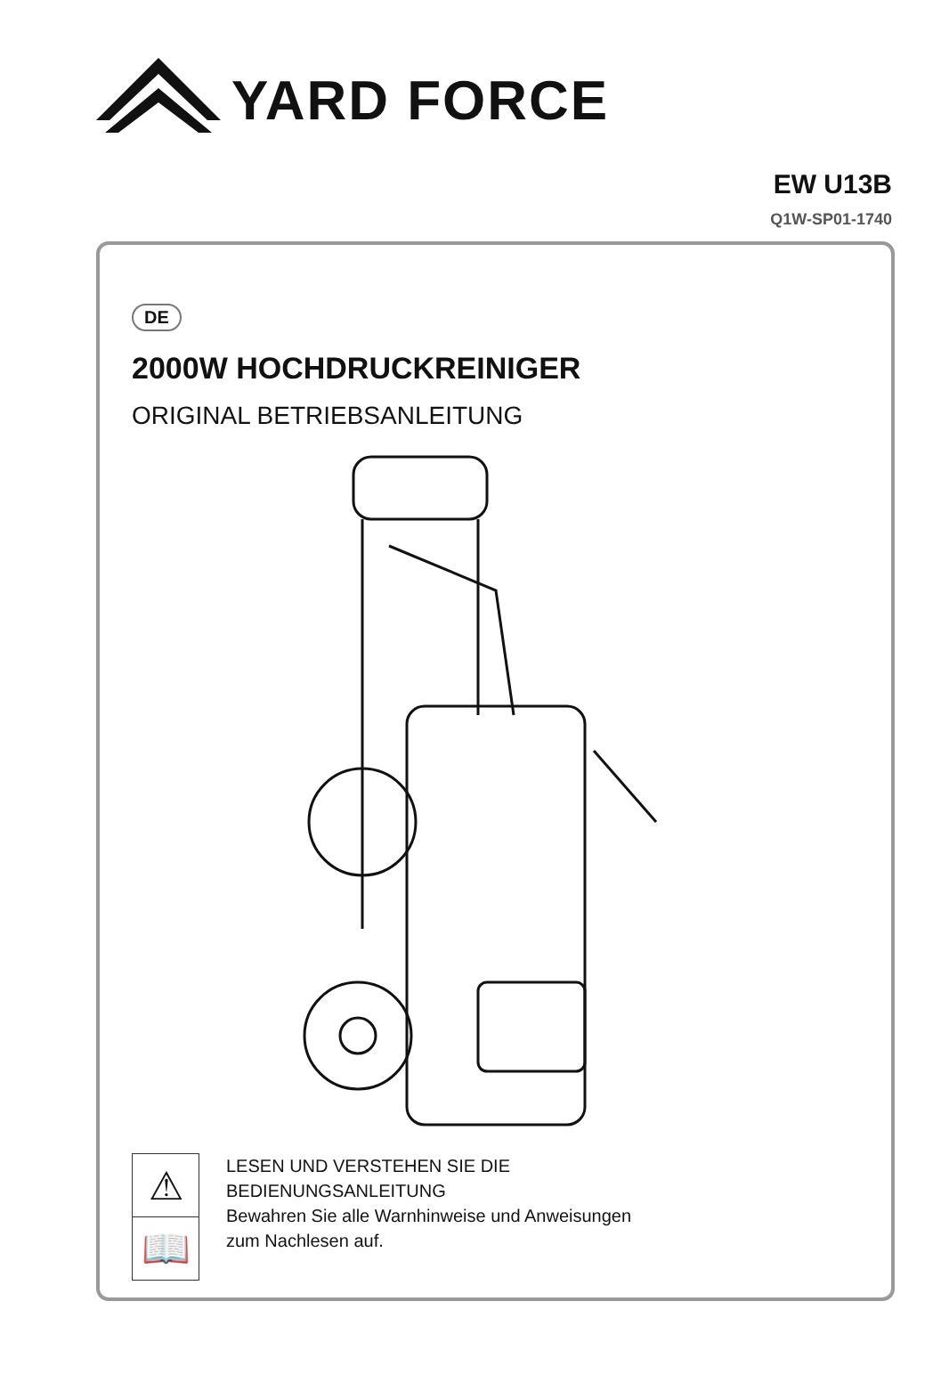YARD FORCE
EW U13B
Q1W-SP01-1740
DE
2000W HOCHDRUCKREINIGER
ORIGINAL BETRIEBSANLEITUNG
⚠
📖
LESEN UND VERSTEHEN SIE DIE
BEDIENUNGSANLEITUNG
Bewahren Sie alle Warnhinweise und Anweisungen
zum Nachlesen auf.